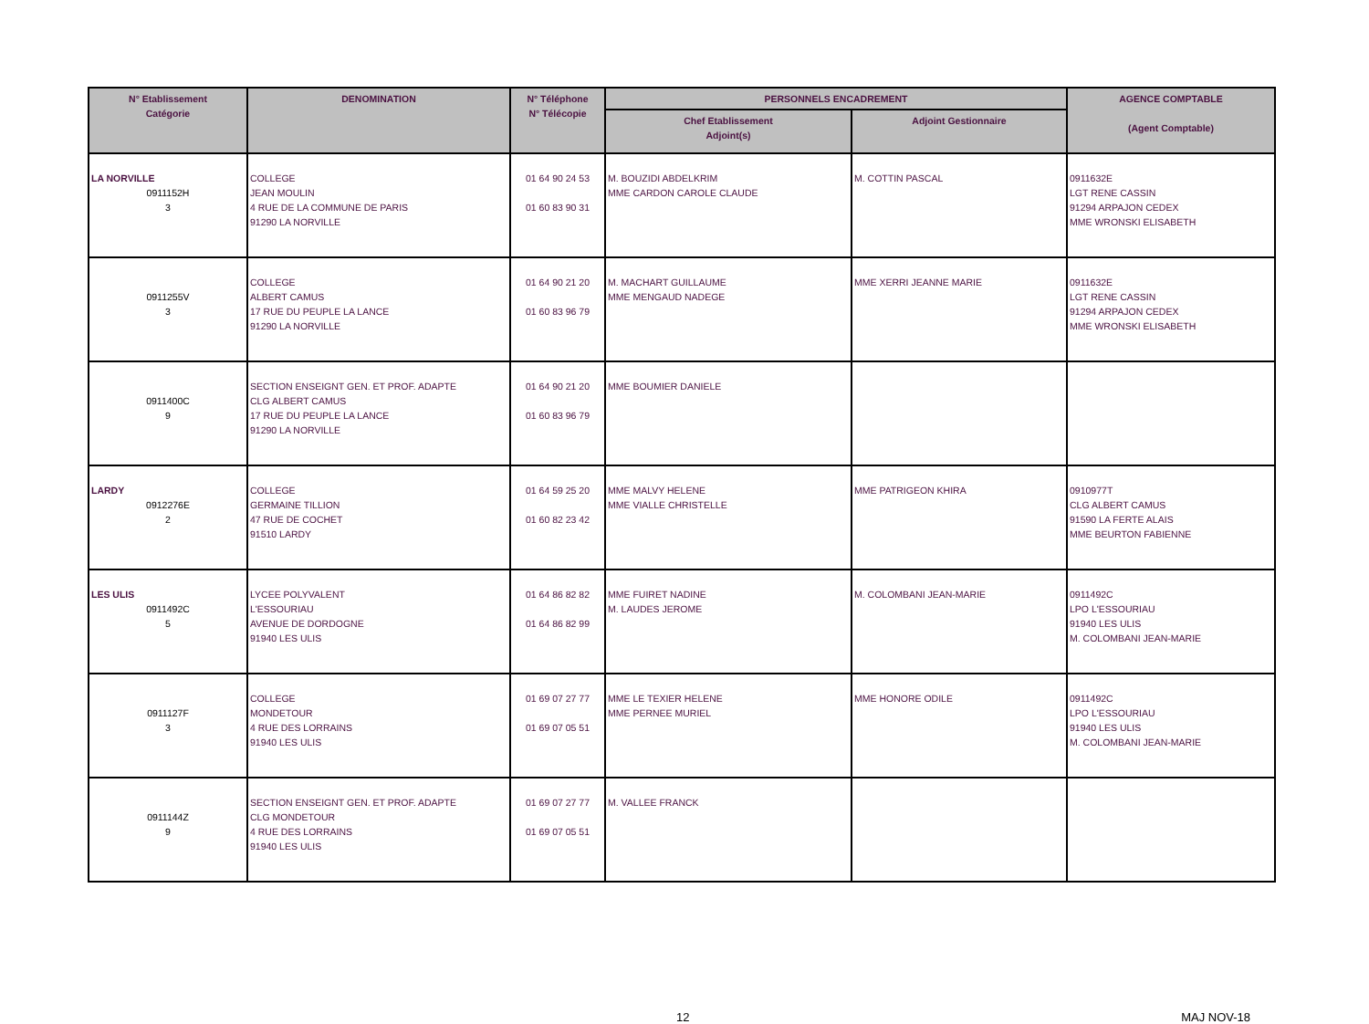| N° Etablissement Catégorie | DENOMINATION | N° Téléphone N° Télécopie | PERSONNELS ENCADREMENT | | AGENCE COMPTABLE (Agent Comptable) |
| --- | --- | --- | --- | --- | --- |
| | | | Chef Etablissement Adjoint(s) | Adjoint Gestionnaire | |
| LA NORVILLE 0911152H 3 | COLLEGE JEAN MOULIN 4 RUE DE LA COMMUNE DE PARIS 91290 LA NORVILLE | 01 64 90 24 53 01 60 83 90 31 | M. BOUZIDI ABDELKRIM MME CARDON CAROLE CLAUDE | M. COTTIN PASCAL | 0911632E LGT RENE CASSIN 91294 ARPAJON CEDEX MME WRONSKI ELISABETH |
| 0911255V 3 | COLLEGE ALBERT CAMUS 17 RUE DU PEUPLE LA LANCE 91290 LA NORVILLE | 01 64 90 21 20 01 60 83 96 79 | M. MACHART GUILLAUME MME MENGAUD NADEGE | MME XERRI JEANNE MARIE | 0911632E LGT RENE CASSIN 91294 ARPAJON CEDEX MME WRONSKI ELISABETH |
| 0911400C 9 | SECTION ENSEIGNT GEN. ET PROF. ADAPTE CLG ALBERT CAMUS 17 RUE DU PEUPLE LA LANCE 91290 LA NORVILLE | 01 64 90 21 20 01 60 83 96 79 | MME BOUMIER DANIELE | | |
| LARDY 0912276E 2 | COLLEGE GERMAINE TILLION 47 RUE DE COCHET 91510 LARDY | 01 64 59 25 20 01 60 82 23 42 | MME MALVY HELENE MME VIALLE CHRISTELLE | MME PATRIGEON KHIRA | 0910977T CLG ALBERT CAMUS 91590 LA FERTE ALAIS MME BEURTON FABIENNE |
| LES ULIS 0911492C 5 | LYCEE POLYVALENT L'ESSOURIAU AVENUE DE DORDOGNE 91940 LES ULIS | 01 64 86 82 82 01 64 86 82 99 | MME FUIRET NADINE M. LAUDES JEROME | M. COLOMBANI JEAN-MARIE | 0911492C LPO L'ESSOURIAU 91940 LES ULIS M. COLOMBANI JEAN-MARIE |
| 0911127F 3 | COLLEGE MONDETOUR 4 RUE DES LORRAINS 91940 LES ULIS | 01 69 07 27 77 01 69 07 05 51 | MME LE TEXIER HELENE MME PERNEE MURIEL | MME HONORE ODILE | 0911492C LPO L'ESSOURIAU 91940 LES ULIS M. COLOMBANI JEAN-MARIE |
| 0911144Z 9 | SECTION ENSEIGNT GEN. ET PROF. ADAPTE CLG MONDETOUR 4 RUE DES LORRAINS 91940 LES ULIS | 01 69 07 27 77 01 69 07 05 51 | M. VALLEE FRANCK | | |
12 MAJ NOV-18